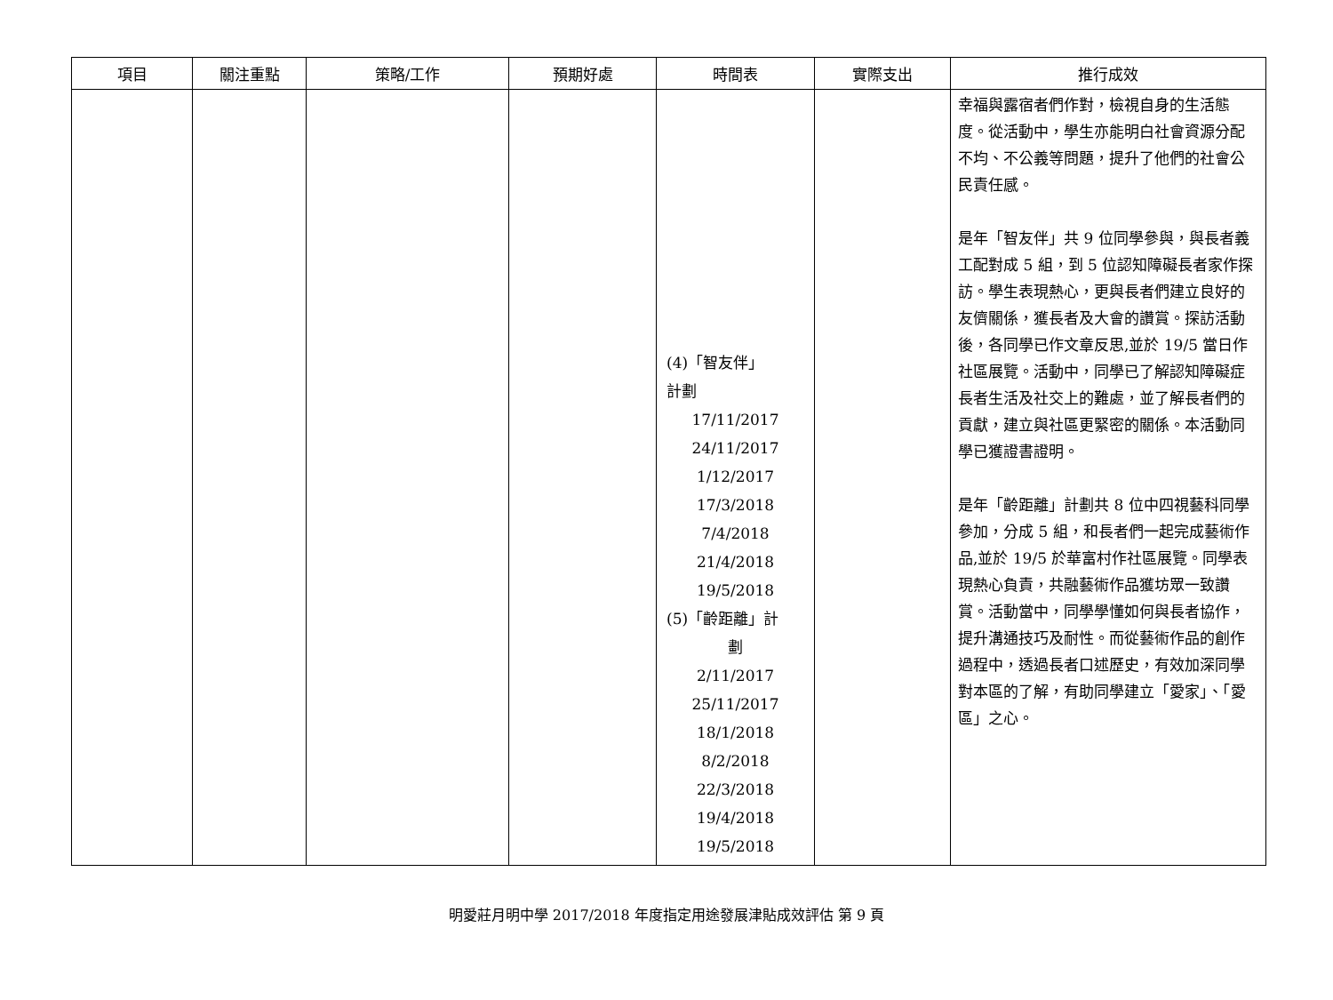| 項目 | 關注重點 | 策略/工作 | 預期好處 | 時間表 | 實際支出 | 推行成效 |
| --- | --- | --- | --- | --- | --- | --- |
| | | | | (4)「智友伴」 計劃 17/11/2017 24/11/2017 1/12/2017 17/3/2018 7/4/2018 21/4/2018 19/5/2018 (5)「齡距離」計 劃 2/11/2017 25/11/2017 18/1/2018 8/2/2018 22/3/2018 19/4/2018 19/5/2018 | | 幸福與露宿者們作對，檢視自身的生活態度。從活動中，學生亦能明白社會資源分配不均、不公義等問題，提升了他們的社會公民責任感。 是年「智友伴」共 9 位同學參與，與長者義工配對成 5 組，到 5 位認知障礙長者家作探訪。學生表現熱心，更與長者們建立良好的友儕關係，獲長者及大會的讚賞。探訪活動後，各同學已作文章反思,並於 19/5 當日作社區展覽。活動中，同學已了解認知障礙症長者生活及社交上的難處，並了解長者們的貢獻，建立與社區更緊密的關係。本活動同學已獲證書證明。 是年「齡距離」計劃共 8 位中四視藝科同學參加，分成 5 組，和長者們一起完成藝術作品,並於 19/5 於華富村作社區展覽。同學表現熱心負責，共融藝術作品獲坊眾一致讚賞。活動當中，同學學懂如何與長者協作，提升溝通技巧及耐性。而從藝術作品的創作過程中，透過長者口述歷史，有效加深同學對本區的了解，有助同學建立「愛家」、「愛區」之心。 |
明愛莊月明中學 2017/2018 年度指定用途發展津貼成效評估 第 9 頁